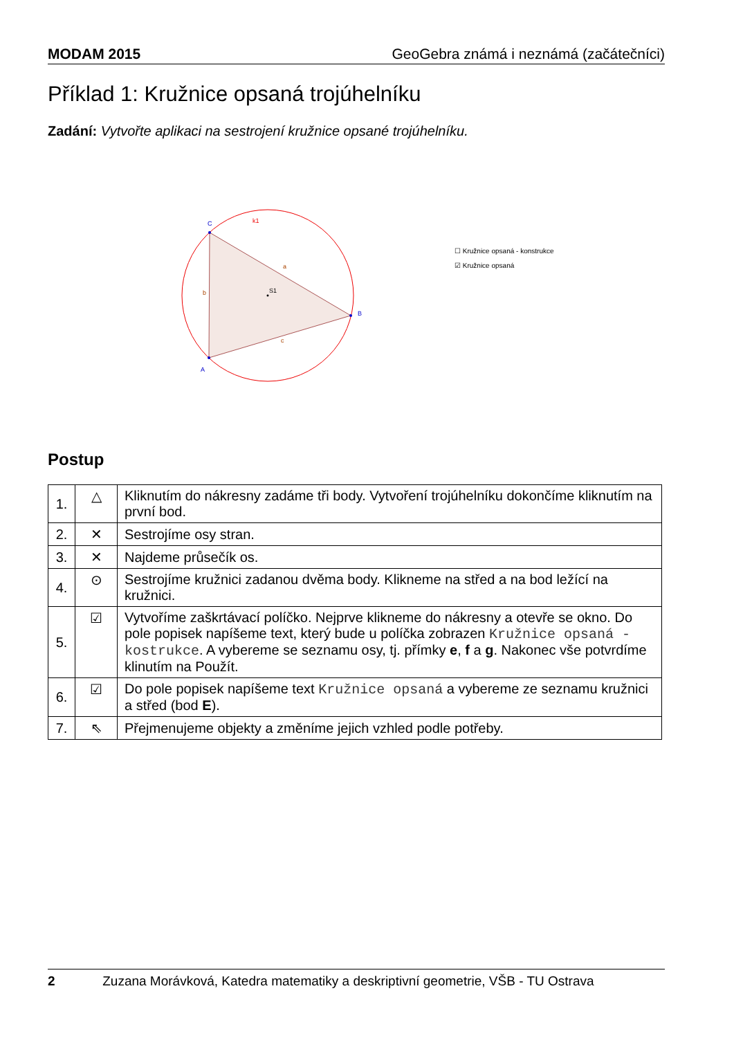MODAM 2015 GeoGebra známá i neznámá (začátečníci)
Příklad 1: Kružnice opsaná trojúhelníku
Zadání: Vytvořte aplikaci na sestrojení kružnice opsané trojúhelníku.
C
B
A
k1
a
b
c
S1
☐ Kružnice opsaná - konstrukce
☑ Kružnice opsaná
Postup
| 1. | △ | Kliknutím do nákresny zadáme tři body. Vytvoření trojúhelníku dokončíme kliknutím na první bod. |
| 2. | ✕ | Sestrojíme osy stran. |
| 3. | ✕ | Najdeme průsečík os. |
| 4. | ⊙ | Sestrojíme kružnici zadanou dvěma body. Klikneme na střed a na bod ležící na kružnici. |
| 5. | ☑ | Vytvoříme zaškrtávací políčko. Nejprve klikneme do nákresny a otevře se okno. Do pole popisek napíšeme text, který bude u políčka zobrazen Kružnice opsaná - kostrukce . A vybereme se seznamu osy, tj. přímky e , f a g . Nakonec vše potvrdíme klinutím na Použít. |
| 6. | ☑ | Do pole popisek napíšeme text Kružnice opsaná a vybereme ze seznamu kružnici a střed (bod E ). |
| 7. | ⇖ | Přejmenujeme objekty a změníme jejich vzhled podle potřeby. |
2 Zuzana Morávková, Katedra matematiky a deskriptivní geometrie, VŠB - TU Ostrava